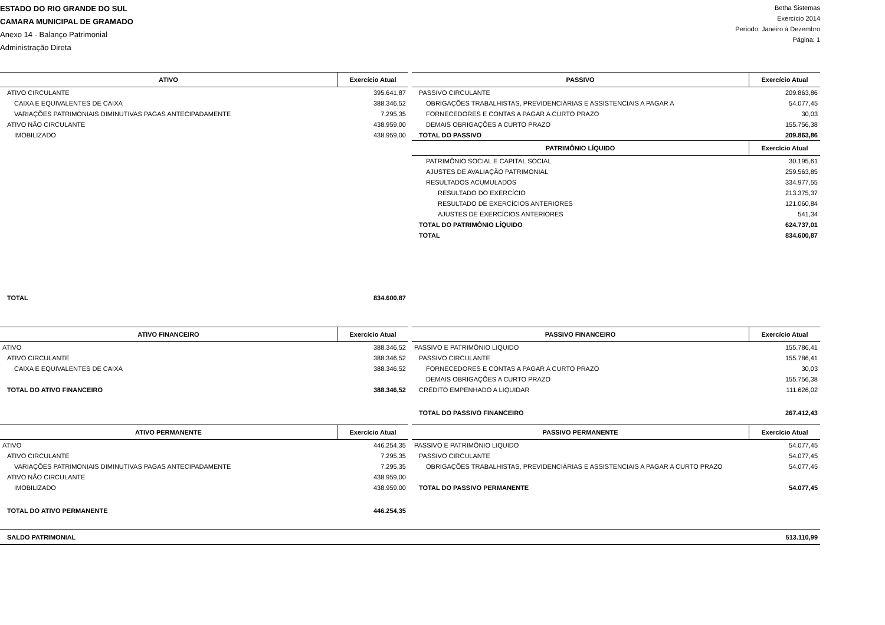ESTADO DO RIO GRANDE DO SUL
CAMARA MUNICIPAL DE GRAMADO
Anexo 14 - Balanço Patrimonial
Administração Direta
Betha Sistemas
Exercício 2014
Período: Janeiro à Dezembro
Página: 1
| ATIVO | Exercício Atual |
| --- | --- |
| ATIVO CIRCULANTE | 395.641,87 |
| CAIXA E EQUIVALENTES DE CAIXA | 388.346,52 |
| VARIAÇÕES PATRIMONIAIS DIMINUTIVAS PAGAS ANTECIPADAMENTE | 7.295,35 |
| ATIVO NÃO CIRCULANTE | 438.959,00 |
| IMOBILIZADO | 438.959,00 |
| TOTAL | 834.600,87 |
| PASSIVO | Exercício Atual |
| --- | --- |
| PASSIVO CIRCULANTE | 209.863,86 |
| OBRIGAÇÕES TRABALHISTAS, PREVIDENCIÁRIAS E ASSISTENCIAIS A PAGAR A | 54.077,45 |
| FORNECEDORES E CONTAS A PAGAR A CURTO PRAZO | 30,03 |
| DEMAIS OBRIGAÇÕES A CURTO PRAZO | 155.756,38 |
| TOTAL DO PASSIVO | 209.863,86 |
| PATRIMÔNIO LÍQUIDO | Exercício Atual |
| PATRIMÔNIO SOCIAL E CAPITAL SOCIAL | 30.195,61 |
| AJUSTES DE AVALIAÇÃO PATRIMONIAL | 259.563,85 |
| RESULTADOS ACUMULADOS | 334.977,55 |
| RESULTADO DO EXERCÍCIO | 213.375,37 |
| RESULTADO DE EXERCÍCIOS ANTERIORES | 121.060,84 |
| AJUSTES DE EXERCÍCIOS ANTERIORES | 541,34 |
| TOTAL DO PATRIMÔNIO LÍQUIDO | 624.737,01 |
| TOTAL | 834.600,87 |
| ATIVO FINANCEIRO | Exercício Atual |
| --- | --- |
| ATIVO | 388.346,52 |
| ATIVO CIRCULANTE | 388.346,52 |
| CAIXA E EQUIVALENTES DE CAIXA | 388.346,52 |
| TOTAL DO ATIVO FINANCEIRO | 388.346,52 |
| PASSIVO FINANCEIRO | Exercício Atual |
| --- | --- |
| PASSIVO E PATRIMÔNIO LIQUIDO | 155.786,41 |
| PASSIVO CIRCULANTE | 155.786,41 |
| FORNECEDORES E CONTAS A PAGAR A CURTO PRAZO | 30,03 |
| DEMAIS OBRIGAÇÕES A CURTO PRAZO | 155.756,38 |
| CRÉDITO EMPENHADO A LIQUIDAR | 111.626,02 |
| TOTAL DO PASSIVO FINANCEIRO | 267.412,43 |
| ATIVO PERMANENTE | Exercício Atual |
| --- | --- |
| ATIVO | 446.254,35 |
| ATIVO CIRCULANTE | 7.295,35 |
| VARIAÇÕES PATRIMONIAIS DIMINUTIVAS PAGAS ANTECIPADAMENTE | 7.295,35 |
| ATIVO NÃO CIRCULANTE | 438.959,00 |
| IMOBILIZADO | 438.959,00 |
| TOTAL DO ATIVO PERMANENTE | 446.254,35 |
| PASSIVO PERMANENTE | Exercício Atual |
| --- | --- |
| PASSIVO E PATRIMÔNIO LIQUIDO | 54.077,45 |
| PASSIVO CIRCULANTE | 54.077,45 |
| OBRIGAÇÕES TRABALHISTAS, PREVIDENCIÁRIAS E ASSISTENCIAIS A PAGAR A CURTO PRAZO | 54.077,45 |
| TOTAL DO PASSIVO PERMANENTE | 54.077,45 |
| SALDO PATRIMONIAL | 513.110,99 |